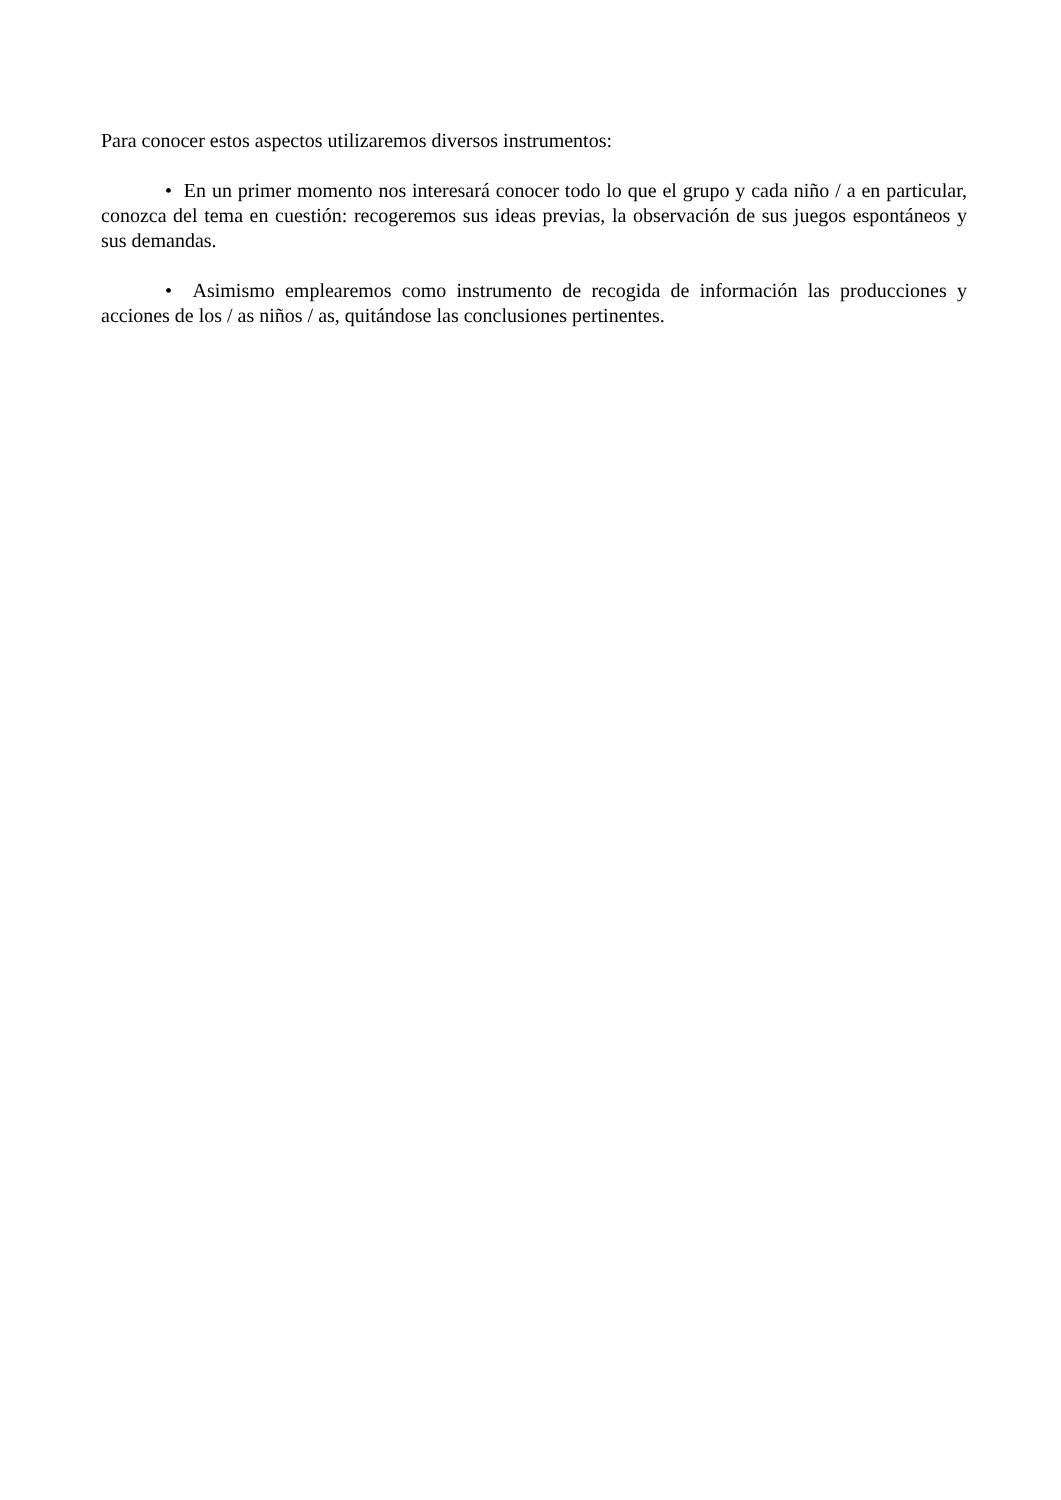Para conocer estos aspectos utilizaremos diversos instrumentos:
• En un primer momento nos interesará conocer todo lo que el grupo y cada niño / a en particular, conozca del tema en cuestión: recogeremos sus ideas previas, la observación de sus juegos espontáneos y sus demandas.
• Asimismo emplearemos como instrumento de recogida de información las producciones y acciones de los / as niños / as, quitándose las conclusiones pertinentes.